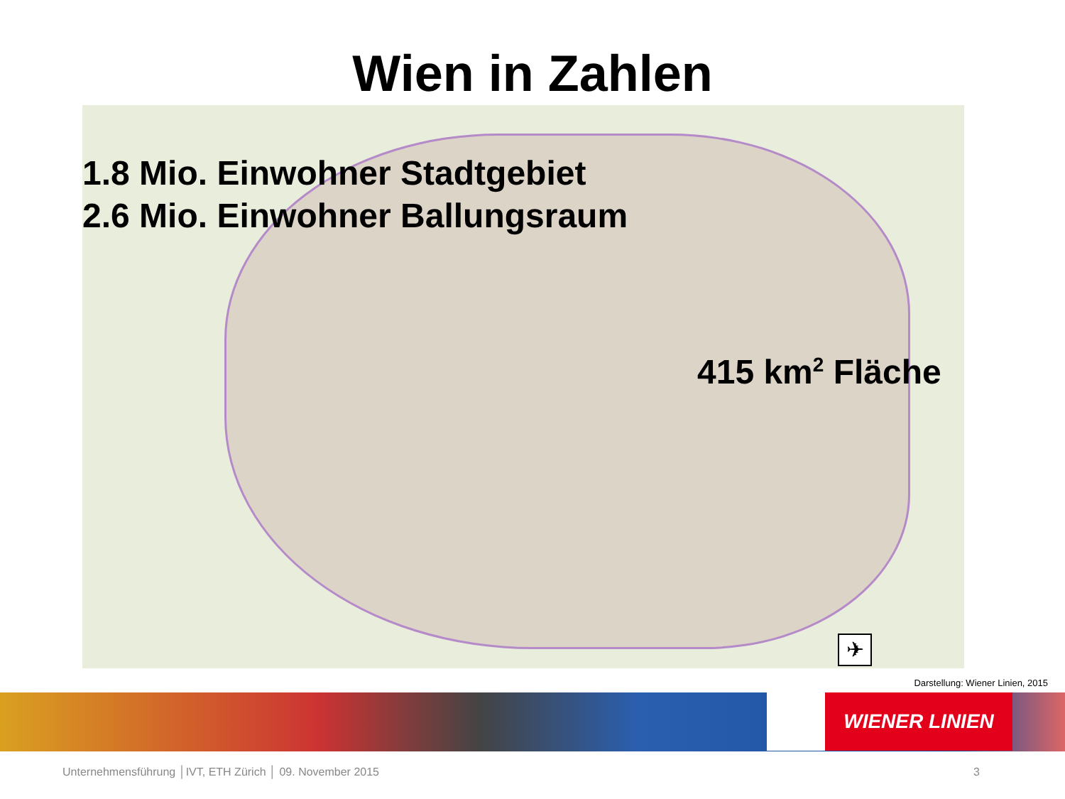Wien in Zahlen
1.8 Mio. Einwohner Stadtgebiet
2.6 Mio. Einwohner Ballungsraum
415 km<sup>2</sup> Fläche
✈
Darstellung: Wiener Linien, 2015
WIENER LINIEN
Unternehmensführung │IVT, ETH Zürich │ 09. November 2015
3